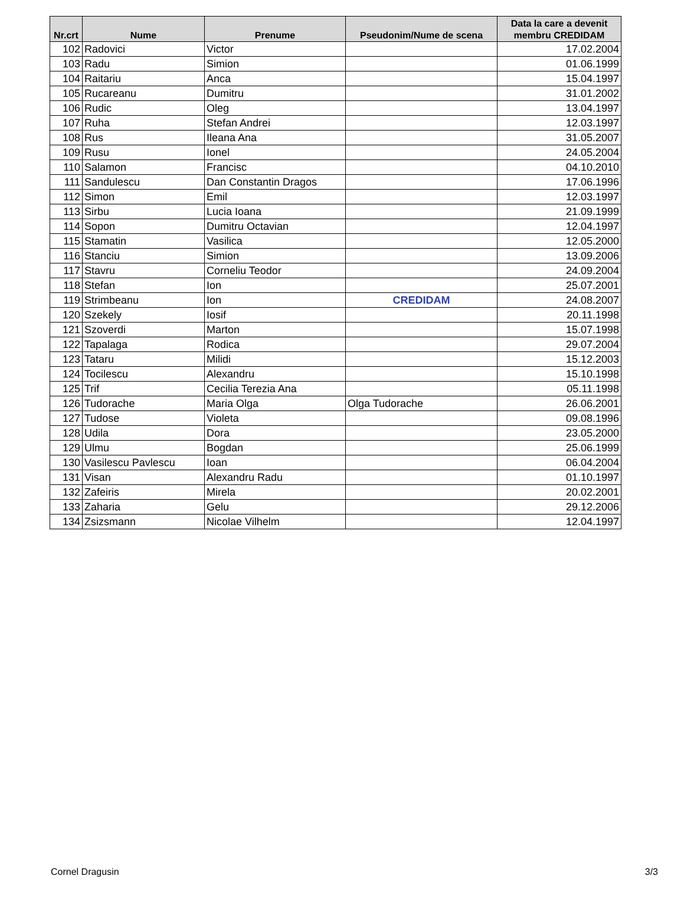| Nr.crt | Nume | Prenume | Pseudonim/Nume de scena | Data la care a devenit membru CREDIDAM |
| --- | --- | --- | --- | --- |
| 102 | Radovici | Victor | | 17.02.2004 |
| 103 | Radu | Simion | | 01.06.1999 |
| 104 | Raitariu | Anca | | 15.04.1997 |
| 105 | Rucareanu | Dumitru | | 31.01.2002 |
| 106 | Rudic | Oleg | | 13.04.1997 |
| 107 | Ruha | Stefan Andrei | | 12.03.1997 |
| 108 | Rus | Ileana Ana | | 31.05.2007 |
| 109 | Rusu | Ionel | | 24.05.2004 |
| 110 | Salamon | Francisc | | 04.10.2010 |
| 111 | Sandulescu | Dan Constantin Dragos | | 17.06.1996 |
| 112 | Simon | Emil | | 12.03.1997 |
| 113 | Sirbu | Lucia Ioana | | 21.09.1999 |
| 114 | Sopon | Dumitru Octavian | | 12.04.1997 |
| 115 | Stamatin | Vasilica | | 12.05.2000 |
| 116 | Stanciu | Simion | | 13.09.2006 |
| 117 | Stavru | Corneliu Teodor | | 24.09.2004 |
| 118 | Stefan | Ion | | 25.07.2001 |
| 119 | Strimbeanu | Ion | CREDIDAM | 24.08.2007 |
| 120 | Szekely | Iosif | | 20.11.1998 |
| 121 | Szoverdi | Marton | | 15.07.1998 |
| 122 | Tapalaga | Rodica | | 29.07.2004 |
| 123 | Tataru | Milidi | | 15.12.2003 |
| 124 | Tocilescu | Alexandru | | 15.10.1998 |
| 125 | Trif | Cecilia Terezia Ana | | 05.11.1998 |
| 126 | Tudorache | Maria Olga | Olga Tudorache | 26.06.2001 |
| 127 | Tudose | Violeta | | 09.08.1996 |
| 128 | Udila | Dora | | 23.05.2000 |
| 129 | Ulmu | Bogdan | | 25.06.1999 |
| 130 | Vasilescu Pavlescu | Ioan | | 06.04.2004 |
| 131 | Visan | Alexandru Radu | | 01.10.1997 |
| 132 | Zafeiris | Mirela | | 20.02.2001 |
| 133 | Zaharia | Gelu | | 29.12.2006 |
| 134 | Zsizsmann | Nicolae Vilhelm | | 12.04.1997 |
Cornel Dragusin 3/3